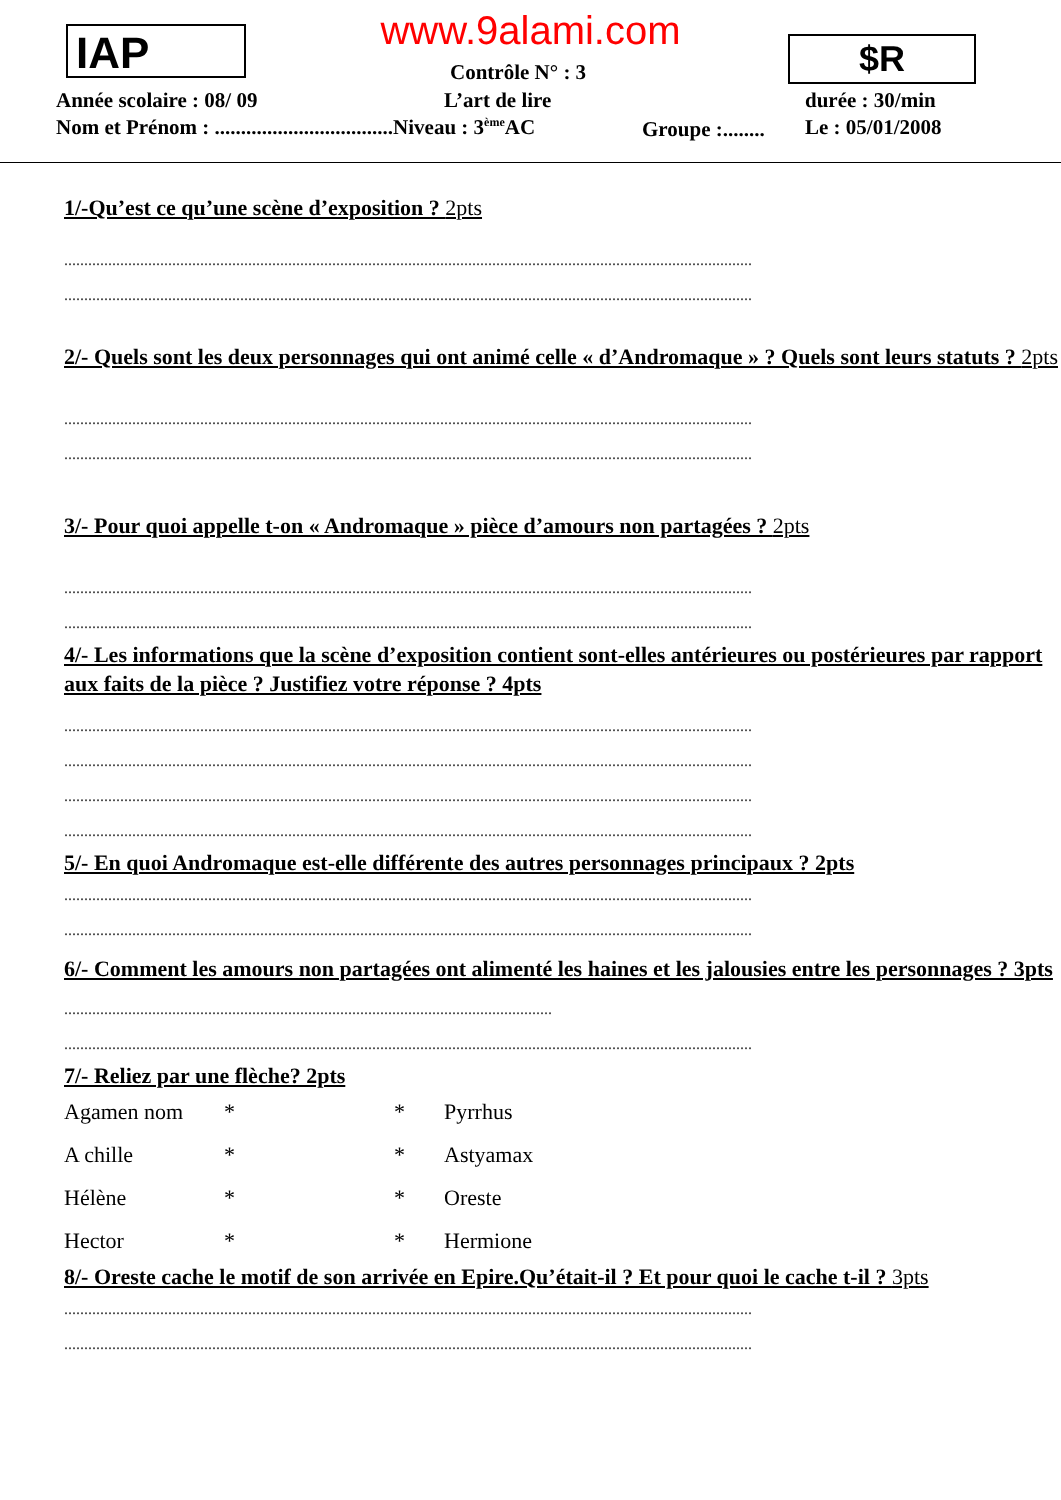IAP
www.9alami.com $R
Contrôle N° : 3
Année scolaire : 08/ 09 L’art de lire durée : 30/min
Nom et Prénom : ..................................Niveau : 3<sup>ème</sup>AC
Groupe :........ Le : 05/01/2008
1/-Qu’est ce qu’une scène d’exposition ? 2pts
............................................................................................................................................................................
............................................................................................................................................................................
2/- Quels sont les deux personnages qui ont animé celle « d’Andromaque » ? Quels sont leurs statuts ? 2pts
............................................................................................................................................................................
............................................................................................................................................................................
3/- Pour quoi appelle t-on « Andromaque » pièce d’amours non partagées ? 2pts
............................................................................................................................................................................
............................................................................................................................................................................
4/- Les informations que la scène d’exposition contient sont-elles antérieures ou postérieures par rapport aux faits de la pièce ? Justifiez votre réponse ? 4pts
............................................................................................................................................................................
............................................................................................................................................................................
............................................................................................................................................................................
............................................................................................................................................................................
5/- En quoi Andromaque est-elle différente des autres personnages principaux ? 2pts
............................................................................................................................................................................
............................................................................................................................................................................
6/- Comment les amours non partagées ont alimenté les haines et les jalousies entre les personnages ? 3pts
..........................................................................................................................
............................................................................................................................................................................
7/- Reliez par une flèche? 2pts
Agamen nom * * Pyrrhus
A chille * * Astyamax
Hélène * * Oreste
Hector * * Hermione
8/- Oreste cache le motif de son arrivée en Epire.Qu’était-il ? Et pour quoi le cache t-il ? 3pts
............................................................................................................................................................................
............................................................................................................................................................................